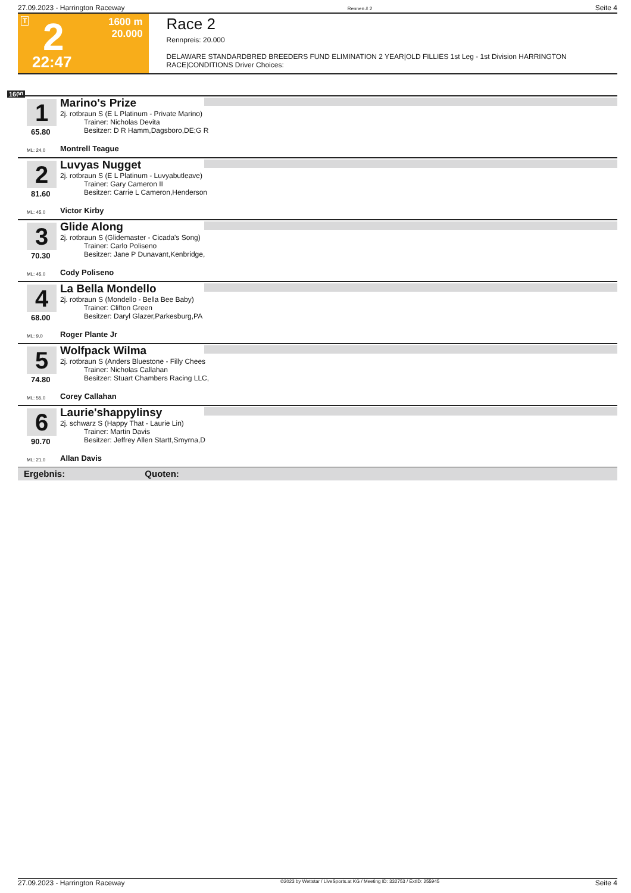27.09.2023 - Harrington Raceway Rennen # 2 Seite 4
T 2 1600 m
20.000
22:47
Race 2
Rennpreis: 20.000
DELAWARE STANDARDBRED BREEDERS FUND ELIMINATION 2 YEAR|OLD FILLIES 1st Leg - 1st Division HARRINGTON RACE|CONDITIONS Driver Choices:
1600
1
65.80
Marino's Prize
2j. rotbraun S (E L Platinum - Private Marino)
Trainer: Nicholas Devita
Besitzer: D R Hamm,Dagsboro,DE;G R
ML: 24,0 Montrell Teague
2
81.60
Luvyas Nugget
2j. rotbraun S (E L Platinum - Luvyabutleave)
Trainer: Gary Cameron II
Besitzer: Carrie L Cameron,Henderson
ML: 45,0 Victor Kirby
3
70.30
Glide Along
2j. rotbraun S (Glidemaster - Cicada's Song)
Trainer: Carlo Poliseno
Besitzer: Jane P Dunavant,Kenbridge,
ML: 45,0 Cody Poliseno
4
68.00
La Bella Mondello
2j. rotbraun S (Mondello - Bella Bee Baby)
Trainer: Clifton Green
Besitzer: Daryl Glazer,Parkesburg,PA
ML: 9,0 Roger Plante Jr
5
74.80
Wolfpack Wilma
2j. rotbraun S (Anders Bluestone - Filly Chees
Trainer: Nicholas Callahan
Besitzer: Stuart Chambers Racing LLC,
ML: 55,0 Corey Callahan
6
90.70
Laurie'shappylinsy
2j. schwarz S (Happy That - Laurie Lin)
Trainer: Martin Davis
Besitzer: Jeffrey Allen Startt,Smyrna,D
ML: 21,0 Allan Davis
Ergebnis: Quoten:
27.09.2023 - Harrington Raceway ©2023 by Wettstar / LiveSports.at KG / Meeting ID: 332753 / ExtID: 255945 Seite 4